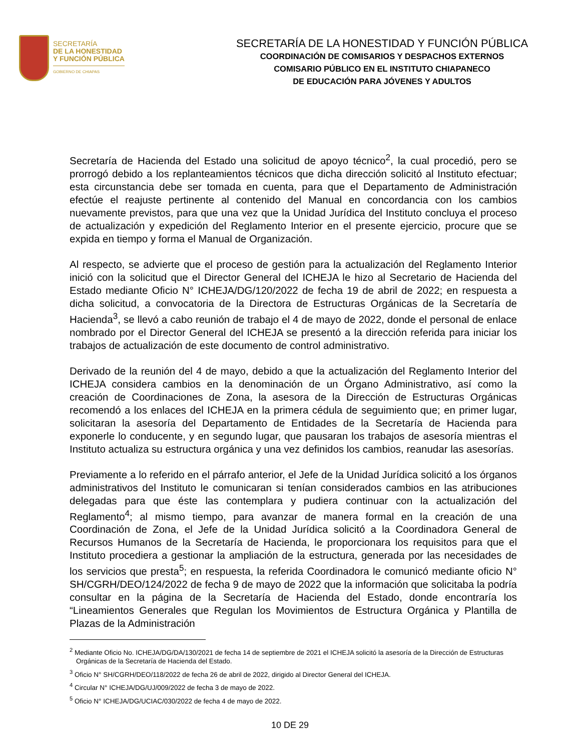SECRETARÍA
DE LA HONESTIDAD
Y FUNCIÓN PÚBLICA
GOBIERNO DE CHIAPAS
SECRETARÍA DE LA HONESTIDAD Y FUNCIÓN PÚBLICA
COORDINACIÓN DE COMISARIOS Y DESPACHOS EXTERNOS
COMISARIO PÚBLICO EN EL INSTITUTO CHIAPANECO
DE EDUCACIÓN PARA JÓVENES Y ADULTOS
Secretaría de Hacienda del Estado una solicitud de apoyo técnico<sup>2</sup>, la cual procedió, pero se prorrogó debido a los replanteamientos técnicos que dicha dirección solicitó al Instituto efectuar; esta circunstancia debe ser tomada en cuenta, para que el Departamento de Administración efectúe el reajuste pertinente al contenido del Manual en concordancia con los cambios nuevamente previstos, para que una vez que la Unidad Jurídica del Instituto concluya el proceso de actualización y expedición del Reglamento Interior en el presente ejercicio, procure que se expida en tiempo y forma el Manual de Organización.
Al respecto, se advierte que el proceso de gestión para la actualización del Reglamento Interior inició con la solicitud que el Director General del ICHEJA le hizo al Secretario de Hacienda del Estado mediante Oficio N° ICHEJA/DG/120/2022 de fecha 19 de abril de 2022; en respuesta a dicha solicitud, a convocatoria de la Directora de Estructuras Orgánicas de la Secretaría de Hacienda<sup>3</sup>, se llevó a cabo reunión de trabajo el 4 de mayo de 2022, donde el personal de enlace nombrado por el Director General del ICHEJA se presentó a la dirección referida para iniciar los trabajos de actualización de este documento de control administrativo.
Derivado de la reunión del 4 de mayo, debido a que la actualización del Reglamento Interior del ICHEJA considera cambios en la denominación de un Órgano Administrativo, así como la creación de Coordinaciones de Zona, la asesora de la Dirección de Estructuras Orgánicas recomendó a los enlaces del ICHEJA en la primera cédula de seguimiento que; en primer lugar, solicitaran la asesoría del Departamento de Entidades de la Secretaría de Hacienda para exponerle lo conducente, y en segundo lugar, que pausaran los trabajos de asesoría mientras el Instituto actualiza su estructura orgánica y una vez definidos los cambios, reanudar las asesorías.
Previamente a lo referido en el párrafo anterior, el Jefe de la Unidad Jurídica solicitó a los órganos administrativos del Instituto le comunicaran si tenían considerados cambios en las atribuciones delegadas para que éste las contemplara y pudiera continuar con la actualización del Reglamento<sup>4</sup>; al mismo tiempo, para avanzar de manera formal en la creación de una Coordinación de Zona, el Jefe de la Unidad Jurídica solicitó a la Coordinadora General de Recursos Humanos de la Secretaría de Hacienda, le proporcionara los requisitos para que el Instituto procediera a gestionar la ampliación de la estructura, generada por las necesidades de los servicios que presta<sup>5</sup>; en respuesta, la referida Coordinadora le comunicó mediante oficio N° SH/CGRH/DEO/124/2022 de fecha 9 de mayo de 2022 que la información que solicitaba la podría consultar en la página de la Secretaría de Hacienda del Estado, donde encontraría los “Lineamientos Generales que Regulan los Movimientos de Estructura Orgánica y Plantilla de Plazas de la Administración
<sup>2</sup> Mediante Oficio No. ICHEJA/DG/DA/130/2021 de fecha 14 de septiembre de 2021 el ICHEJA solicitó la asesoría de la Dirección de Estructuras Orgánicas de la Secretaría de Hacienda del Estado.
<sup>3</sup> Oficio N° SH/CGRH/DEO/118/2022 de fecha 26 de abril de 2022, dirigido al Director General del ICHEJA.
<sup>4</sup> Circular N° ICHEJA/DG/UJ/009/2022 de fecha 3 de mayo de 2022.
<sup>5</sup> Oficio N° ICHEJA/DG/UCIAC/030/2022 de fecha 4 de mayo de 2022.
10 DE 29